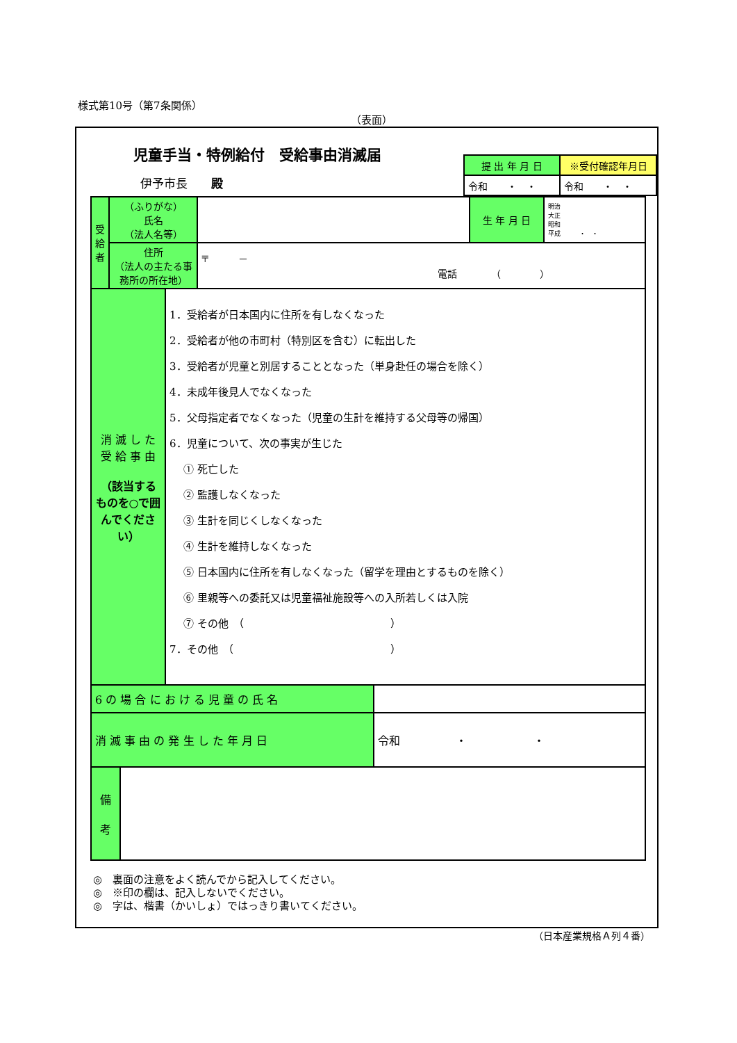様式第10号（第7条関係）
（表面）
児童手当・特例給付　受給事由消滅届
伊予市長　　殿
| 提 出 年 月 日 | ※受付確認年月日 |
| --- | --- |
| 令和 ・ ・ | 令和 ・ ・ |
| 受 給 者 | （ふりがな） 氏名 （法人名等） | | 生 年 月 日 | 明治 大正 昭和 平成 ・ ・ |
| | 住所 （法人の主たる事務所の所在地） | 〒 － 電話 （ ） | | |
| 消 滅 し た 受 給 事 由 （該当するものを○で囲んでください） | 1．受給者が日本国内に住所を有しなくなった 2．受給者が他の市町村（特別区を含む）に転出した 3．受給者が児童と別居することとなった（単身赴任の場合を除く） 4．未成年後見人でなくなった 5．父母指定者でなくなった（児童の生計を維持する父母等の帰国） 6．児童について、次の事実が生じた ① 死亡した ② 監護しなくなった ③ 生計を同じくしなくなった ④ 生計を維持しなくなった ⑤ 日本国内に住所を有しなくなった（留学を理由とするものを除く） ⑥ 里親等への委託又は児童福祉施設等への入所若しくは入院 ⑦ その他 （ ） 7．その他 （ ） |
| 6 の 場 合 に お け る 児 童 の 氏 名 | |
| 消 滅 事 由 の 発 生 し た 年 月 日 | 令和 ・ ・ |
| 備 考 | |
◎　裏面の注意をよく読んでから記入してください。
◎　※印の欄は、記入しないでください。
◎　字は、楷書（かいしょ）ではっきり書いてください。
（日本産業規格Ａ列４番）